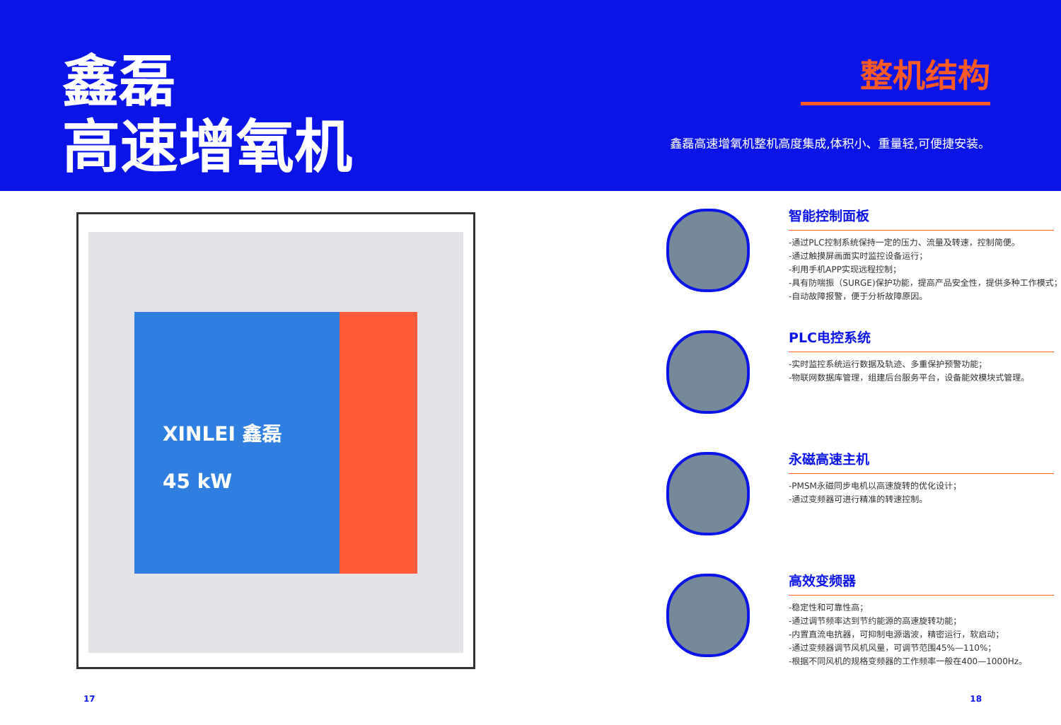鑫磊
高速增氧机
整机结构
鑫磊高速增氧机整机高度集成,体积小、重量轻,可便捷安装。
XINLEI 鑫磊
45 kW
智能控制面板
-通过PLC控制系统保持一定的压力、流量及转速，控制简便。
-通过触摸屏画面实时监控设备运行；
-利用手机APP实现远程控制；
-具有防喘振（SURGE)保护功能，提高产品安全性，提供多种工作模式；
-自动故障报警，便于分析故障原因。
PLC电控系统
-实时监控系统运行数据及轨迹、多重保护预警功能；
-物联网数据库管理，组建后台服务平台，设备能效模块式管理。
永磁高速主机
-PMSM永磁同步电机以高速旋转的优化设计；
-通过变频器可进行精准的转速控制。
高效变频器
-稳定性和可靠性高；
-通过调节频率达到节约能源的高速旋转功能；
-内置直流电抗器，可抑制电源谐波，精密运行，软启动；
-通过变频器调节风机风量，可调节范围45%—110%；
-根据不同风机的规格变频器的工作频率一般在400—1000Hz。
17 18